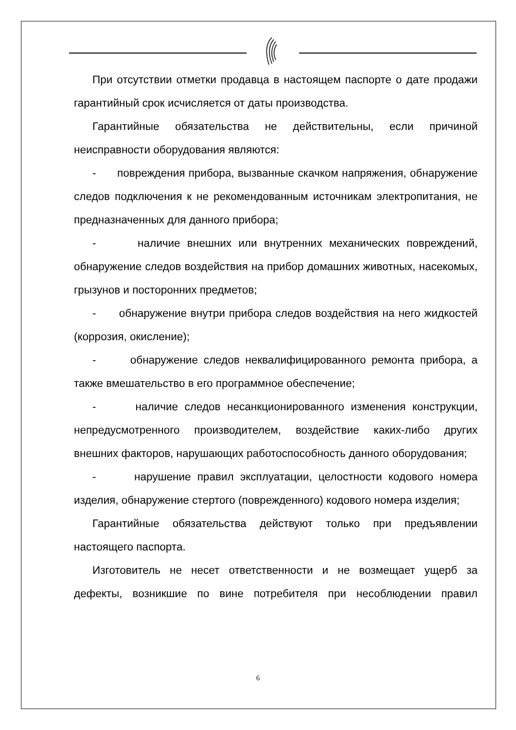При отсутствии отметки продавца в настоящем паспорте о дате продажи гарантийный срок исчисляется от даты производства.
Гарантийные обязательства не действительны, если причиной неисправности оборудования являются:
- повреждения прибора, вызванные скачком напряжения, обнаружение следов подключения к не рекомендованным источникам электропитания, не предназначенных для данного прибора;
- наличие внешних или внутренних механических повреждений, обнаружение следов воздействия на прибор домашних животных, насекомых, грызунов и посторонних предметов;
- обнаружение внутри прибора следов воздействия на него жидкостей (коррозия, окисление);
- обнаружение следов неквалифицированного ремонта прибора, а также вмешательство в его программное обеспечение;
- наличие следов несанкционированного изменения конструкции, непредусмотренного производителем, воздействие каких-либо других внешних факторов, нарушающих работоспособность данного оборудования;
- нарушение правил эксплуатации, целостности кодового номера изделия, обнаружение стертого (поврежденного) кодового номера изделия;
Гарантийные обязательства действуют только при предъявлении настоящего паспорта.
Изготовитель не несет ответственности и не возмещает ущерб за дефекты, возникшие по вине потребителя при несоблюдении правил
6